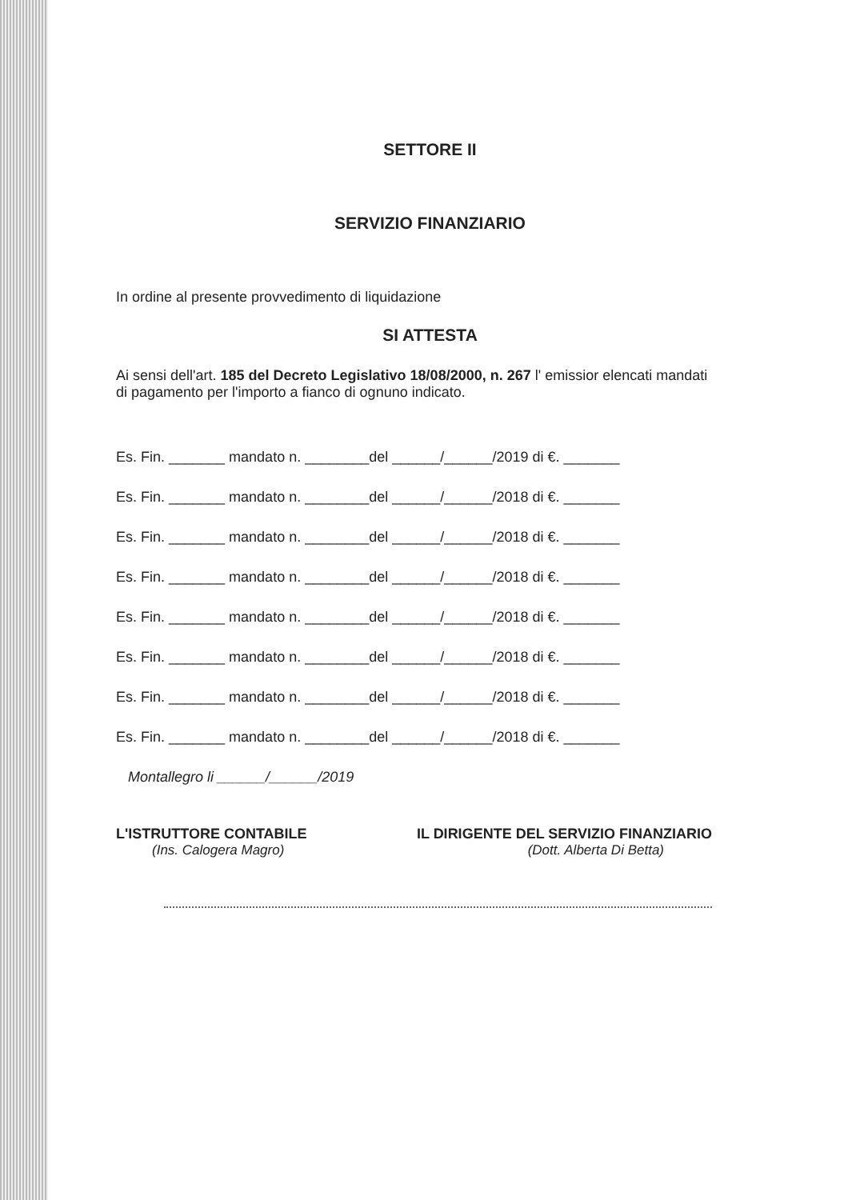SETTORE II
SERVIZIO FINANZIARIO
In ordine al presente provvedimento di liquidazione
SI ATTESTA
Ai sensi dell'art. 185 del Decreto Legislativo 18/08/2000, n. 267 l' emissior elencati mandati di pagamento per l'importo a fianco di ognuno indicato.
Es. Fin. _______ mandato n. ________del ______/______/2019 di €. _______
Es. Fin. _______ mandato n. ________del ______/______/2018 di €. _______
Es. Fin. _______ mandato n. ________del ______/______/2018 di €. _______
Es. Fin. _______ mandato n. ________del ______/______/2018 di €. _______
Es. Fin. _______ mandato n. ________del ______/______/2018 di €. _______
Es. Fin. _______ mandato n. ________del ______/______/2018 di €. _______
Es. Fin. _______ mandato n. ________del ______/______/2018 di €. _______
Es. Fin. _______ mandato n. ________del ______/______/2018 di €. _______
Montallegro li ______/______/2019
L'ISTRUTTORE CONTABILE IL DIRIGENTE DEL SERVIZIO FINANZIARIO
(Ins. Calogera Magro) (Dott. Alberta Di Betta)